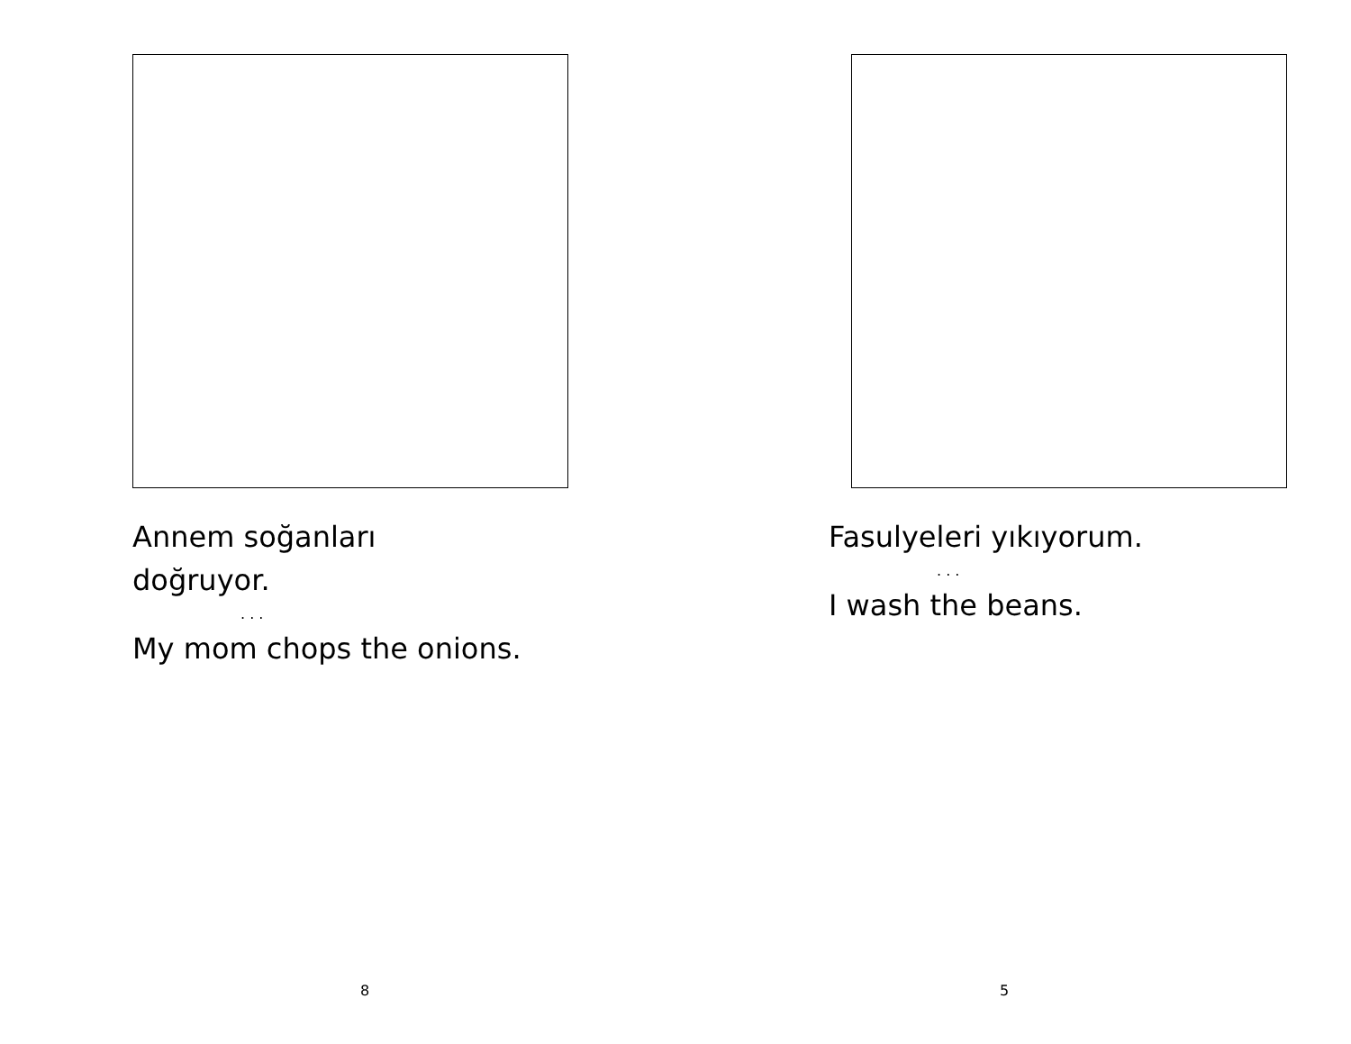Annem soğanları
doğruyor.
. . .
My mom chops the onions.
8
Fasulyeleri yıkıyorum.
. . .
I wash the beans.
5